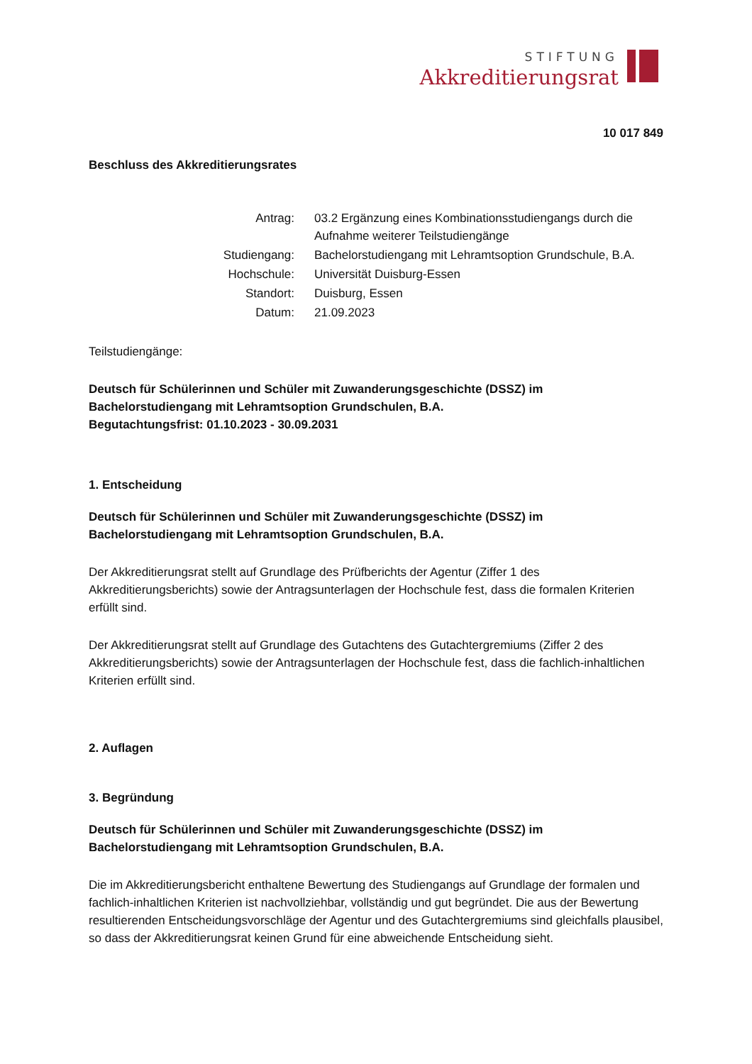STIFTUNG
Akkreditierungsrat
10 017 849
Beschluss des Akkreditierungsrates
| Antrag: | 03.2 Ergänzung eines Kombinationsstudiengangs durch die Aufnahme weiterer Teilstudiengänge |
| Studiengang: | Bachelorstudiengang mit Lehramtsoption Grundschule, B.A. |
| Hochschule: | Universität Duisburg-Essen |
| Standort: | Duisburg, Essen |
| Datum: | 21.09.2023 |
Teilstudiengänge:
Deutsch für Schülerinnen und Schüler mit Zuwanderungsgeschichte (DSSZ) im Bachelorstudiengang mit Lehramtsoption Grundschulen, B.A.
Begutachtungsfrist: 01.10.2023 - 30.09.2031
1. Entscheidung
Deutsch für Schülerinnen und Schüler mit Zuwanderungsgeschichte (DSSZ) im Bachelorstudiengang mit Lehramtsoption Grundschulen, B.A.
Der Akkreditierungsrat stellt auf Grundlage des Prüfberichts der Agentur (Ziffer 1 des Akkreditierungsberichts) sowie der Antragsunterlagen der Hochschule fest, dass die formalen Kriterien erfüllt sind.
Der Akkreditierungsrat stellt auf Grundlage des Gutachtens des Gutachtergremiums (Ziffer 2 des Akkreditierungsberichts) sowie der Antragsunterlagen der Hochschule fest, dass die fachlich-inhaltlichen Kriterien erfüllt sind.
2. Auflagen
3. Begründung
Deutsch für Schülerinnen und Schüler mit Zuwanderungsgeschichte (DSSZ) im Bachelorstudiengang mit Lehramtsoption Grundschulen, B.A.
Die im Akkreditierungsbericht enthaltene Bewertung des Studiengangs auf Grundlage der formalen und fachlich-inhaltlichen Kriterien ist nachvollziehbar, vollständig und gut begründet. Die aus der Bewertung resultierenden Entscheidungsvorschläge der Agentur und des Gutachtergremiums sind gleichfalls plausibel, so dass der Akkreditierungsrat keinen Grund für eine abweichende Entscheidung sieht.